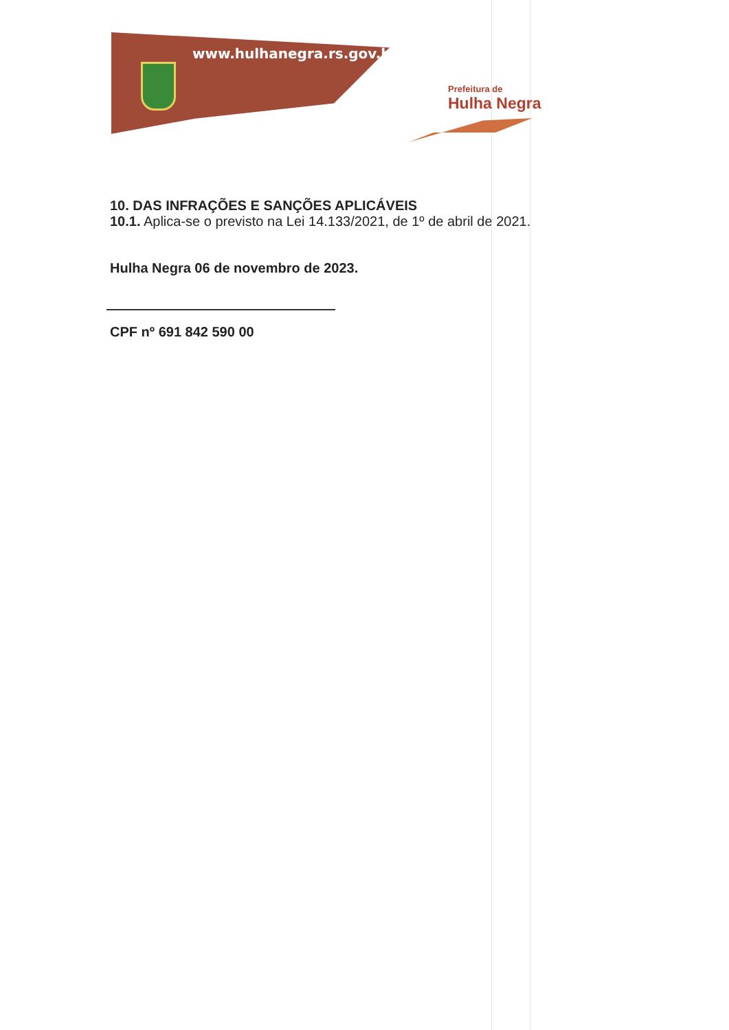www.hulhanegra.rs.gov.br
Prefeitura de
Hulha Negra
10. DAS INFRAÇÕES E SANÇÕES APLICÁVEIS
10.1. Aplica-se o previsto na Lei 14.133/2021, de 1º de abril de 2021.
Hulha Negra 06 de novembro de 2023.
CPF nº 691 842 590 00